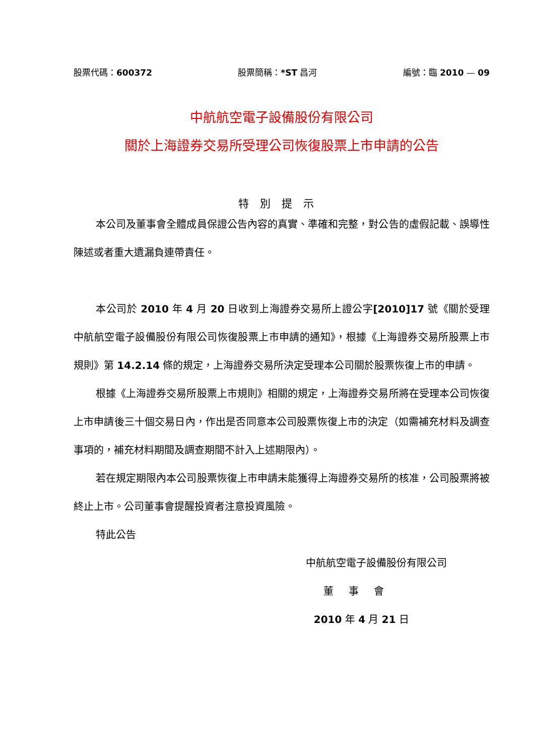股票代碼：600372 股票簡稱：*ST 昌河 編號：臨 2010 — 09
中航航空電子設備股份有限公司
關於上海證券交易所受理公司恢復股票上市申請的公告
特別提示
本公司及董事會全體成員保證公告內容的真實、準確和完整，對公告的虛假記載、誤導性陳述或者重大遺漏負連帶責任。
本公司於 2010 年 4 月 20 日收到上海證券交易所上證公字[2010]17 號《關於受理中航航空電子設備股份有限公司恢復股票上市申請的通知》，根據《上海證券交易所股票上市規則》第 14.2.14 條的規定，上海證券交易所決定受理本公司關於股票恢復上市的申請。
根據《上海證券交易所股票上市規則》相關的規定，上海證券交易所將在受理本公司恢復上市申請後三十個交易日內，作出是否同意本公司股票恢復上市的決定（如需補充材料及調查事項的，補充材料期間及調查期間不計入上述期限內）。
若在規定期限內本公司股票恢復上市申請未能獲得上海證券交易所的核准，公司股票將被終止上市。公司董事會提醒投資者注意投資風險。
特此公告
中航航空電子設備股份有限公司
董事會
2010 年 4 月 21 日